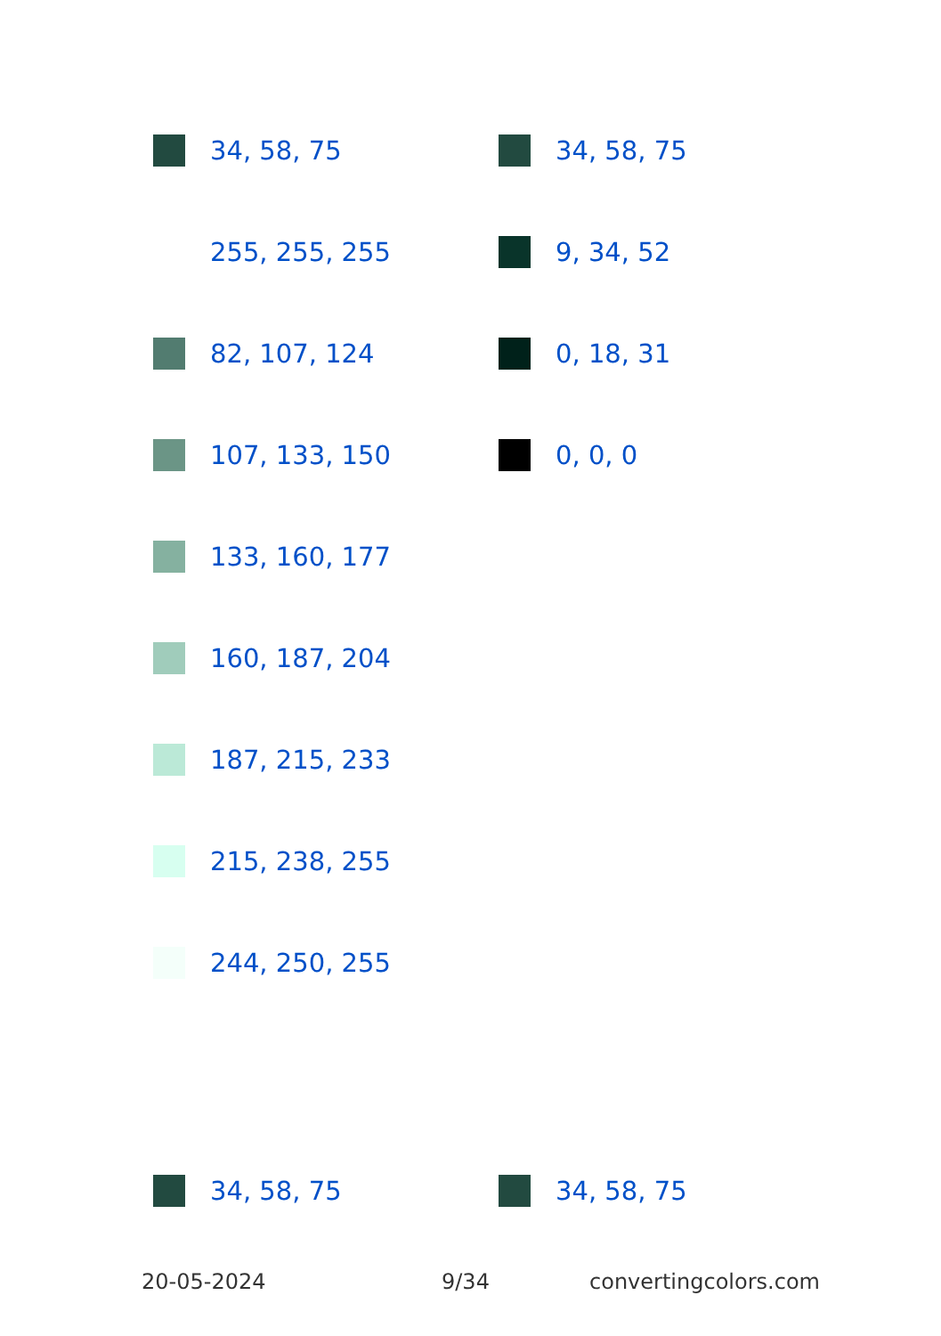34, 58, 75 34, 58, 75
255, 255, 255 9, 34, 52
82, 107, 124 0, 18, 31
107, 133, 150 0, 0, 0
133, 160, 177
160, 187, 204
187, 215, 233
215, 238, 255
244, 250, 255
34, 58, 75 34, 58, 75
20-05-2024 9/34 convertingcolors.com